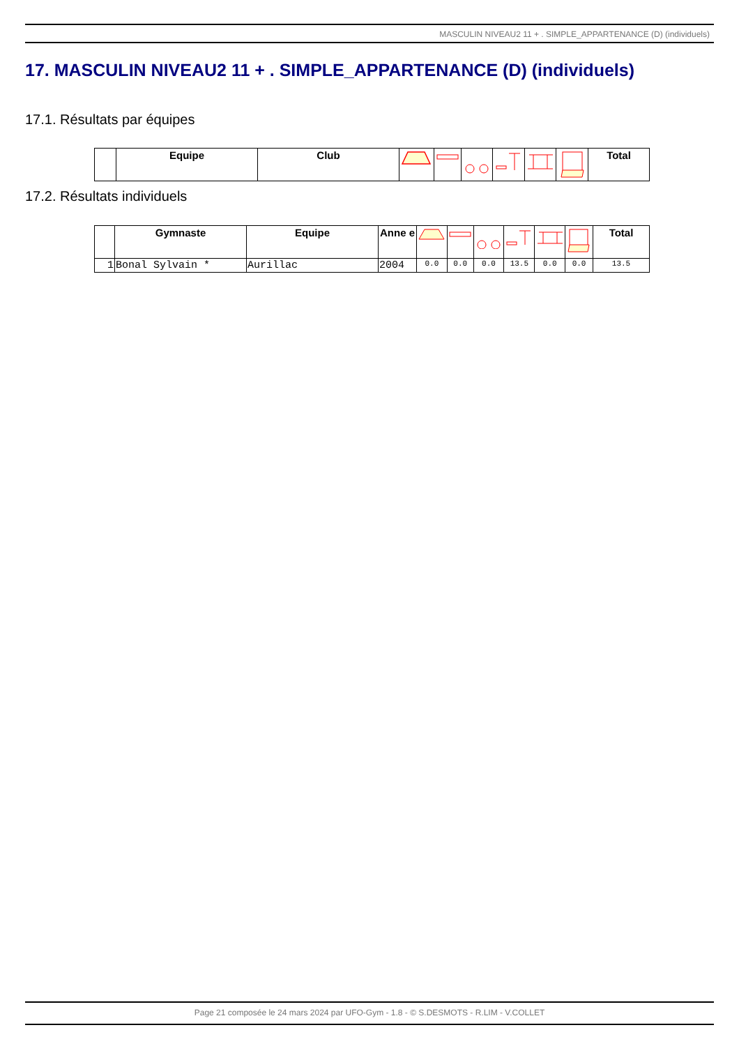MASCULIN NIVEAU2 11 + . SIMPLE_APPARTENANCE (D) (individuels)
17. MASCULIN NIVEAU2 11 + . SIMPLE_APPARTENANCE (D) (individuels)
17.1. Résultats par équipes
| | Equipe | Club | | | | | | | Total |
| --- | --- | --- | --- | --- | --- | --- | --- | --- | --- |
17.2. Résultats individuels
| | Gymnaste | Equipe | Anne e | | | | | | | Total |
| --- | --- | --- | --- | --- | --- | --- | --- | --- | --- | --- |
| 1 | Bonal Sylvain * | Aurillac | 2004 | 0.0 | 0.0 | 0.0 | 13.5 | 0.0 | 0.0 | 13.5 |
Page 21 composée le 24 mars 2024 par UFO-Gym - 1.8 - © S.DESMOTS - R.LIM - V.COLLET